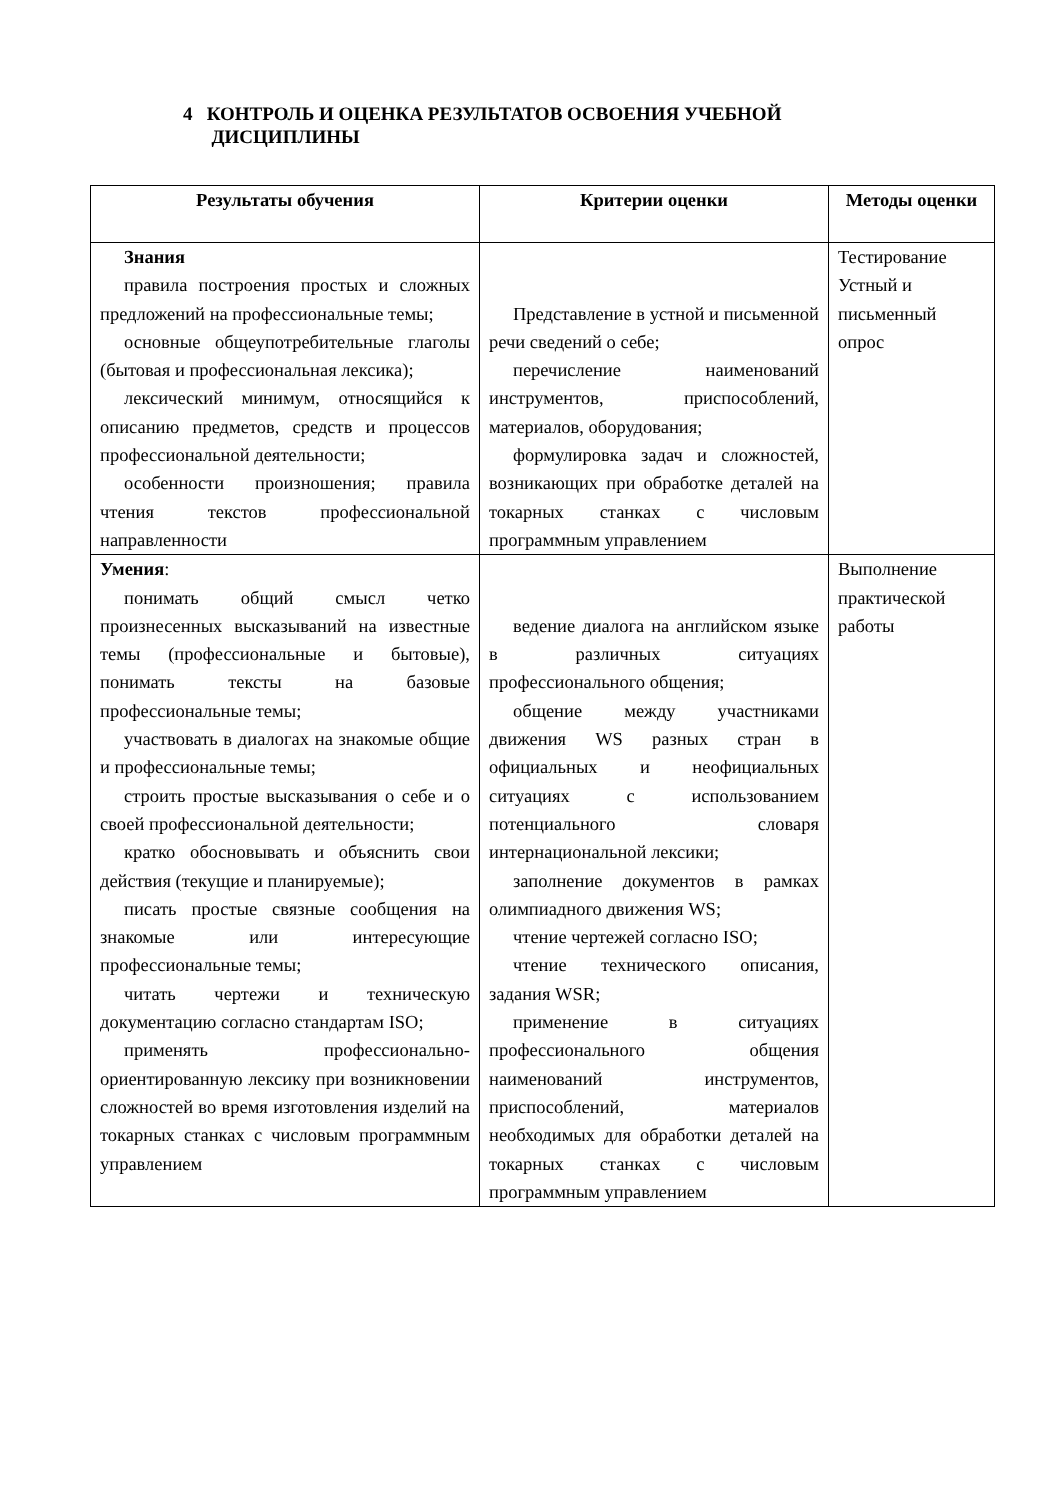4 КОНТРОЛЬ И ОЦЕНКА РЕЗУЛЬТАТОВ ОСВОЕНИЯ УЧЕБНОЙ
ДИСЦИПЛИНЫ
| Результаты обучения | Критерии оценки | Методы оценки |
| --- | --- | --- |
| Знания правила построения простых и сложных предложений на профессиональные темы; основные общеупотребительные глаголы (бытовая и профессиональная лексика); лексический минимум, относящийся к описанию предметов, средств и процессов профессиональной деятельности; особенности произношения; правила чтения текстов профессиональной направленности | Представление в устной и письменной речи сведений о себе; перечисление наименований инструментов, приспособлений, материалов, оборудования; формулировка задач и сложностей, возникающих при обработке деталей на токарных станках с числовым программным управлением | Тестирование Устный и письменный опрос |
| Умения : понимать общий смысл четко произнесенных высказываний на известные темы (профессиональные и бытовые), понимать тексты на базовые профессиональные темы; участвовать в диалогах на знакомые общие и профессиональные темы; строить простые высказывания о себе и о своей профессиональной деятельности; кратко обосновывать и объяснить свои действия (текущие и планируемые); писать простые связные сообщения на знакомые или интересующие профессиональные темы; читать чертежи и техническую документацию согласно стандартам ISO; применять профессионально-ориентированную лексику при возникновении сложностей во время изготовления изделий на токарных станках с числовым программным управлением | ведение диалога на английском языке в различных ситуациях профессионального общения; общение между участниками движения WS разных стран в официальных и неофициальных ситуациях с использованием потенциального словаря интернациональной лексики; заполнение документов в рамках олимпиадного движения WS; чтение чертежей согласно ISO; чтение технического описания, задания WSR; применение в ситуациях профессионального общения наименований инструментов, приспособлений, материалов необходимых для обработки деталей на токарных станках с числовым программным управлением | Выполнение практической работы |